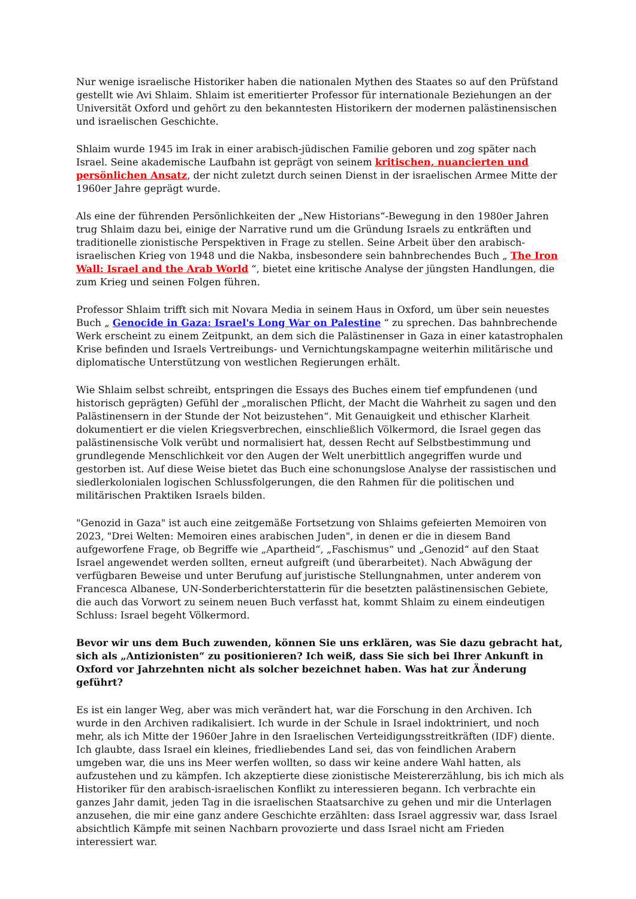Nur wenige israelische Historiker haben die nationalen Mythen des Staates so auf den Prüfstand gestellt wie Avi Shlaim. Shlaim ist emeritierter Professor für internationale Beziehungen an der Universität Oxford und gehört zu den bekanntesten Historikern der modernen palästinensischen und israelischen Geschichte.
Shlaim wurde 1945 im Irak in einer arabisch-jüdischen Familie geboren und zog später nach Israel. Seine akademische Laufbahn ist geprägt von seinem kritischen, nuancierten und persönlichen Ansatz, der nicht zuletzt durch seinen Dienst in der israelischen Armee Mitte der 1960er Jahre geprägt wurde.
Als eine der führenden Persönlichkeiten der „New Historians“-Bewegung in den 1980er Jahren trug Shlaim dazu bei, einige der Narrative rund um die Gründung Israels zu entkräften und traditionelle zionistische Perspektiven in Frage zu stellen. Seine Arbeit über den arabisch-israelischen Krieg von 1948 und die Nakba, insbesondere sein bahnbrechendes Buch „ The Iron Wall: Israel and the Arab World “, bietet eine kritische Analyse der jüngsten Handlungen, die zum Krieg und seinen Folgen führen.
Professor Shlaim trifft sich mit Novara Media in seinem Haus in Oxford, um über sein neuestes Buch „ Genocide in Gaza: Israel's Long War on Palestine “ zu sprechen. Das bahnbrechende Werk erscheint zu einem Zeitpunkt, an dem sich die Palästinenser in Gaza in einer katastrophalen Krise befinden und Israels Vertreibungs- und Vernichtungskampagne weiterhin militärische und diplomatische Unterstützung von westlichen Regierungen erhält.
Wie Shlaim selbst schreibt, entspringen die Essays des Buches einem tief empfundenen (und historisch geprägten) Gefühl der „moralischen Pflicht, der Macht die Wahrheit zu sagen und den Palästinensern in der Stunde der Not beizustehen“. Mit Genauigkeit und ethischer Klarheit dokumentiert er die vielen Kriegsverbrechen, einschließlich Völkermord, die Israel gegen das palästinensische Volk verübt und normalisiert hat, dessen Recht auf Selbstbestimmung und grundlegende Menschlichkeit vor den Augen der Welt unerbittlich angegriffen wurde und gestorben ist. Auf diese Weise bietet das Buch eine schonungslose Analyse der rassistischen und siedlerkolonialen logischen Schlussfolgerungen, die den Rahmen für die politischen und militärischen Praktiken Israels bilden.
"Genozid in Gaza" ist auch eine zeitgemäße Fortsetzung von Shlaims gefeierten Memoiren von 2023, "Drei Welten: Memoiren eines arabischen Juden", in denen er die in diesem Band aufgeworfene Frage, ob Begriffe wie „Apartheid“, „Faschismus“ und „Genozid“ auf den Staat Israel angewendet werden sollten, erneut aufgreift (und überarbeitet). Nach Abwägung der verfügbaren Beweise und unter Berufung auf juristische Stellungnahmen, unter anderem von Francesca Albanese, UN-Sonderberichterstatterin für die besetzten palästinensischen Gebiete, die auch das Vorwort zu seinem neuen Buch verfasst hat, kommt Shlaim zu einem eindeutigen Schluss: Israel begeht Völkermord.
Bevor wir uns dem Buch zuwenden, können Sie uns erklären, was Sie dazu gebracht hat, sich als „Antizionisten“ zu positionieren? Ich weiß, dass Sie sich bei Ihrer Ankunft in Oxford vor Jahrzehnten nicht als solcher bezeichnet haben. Was hat zur Änderung geführt?
Es ist ein langer Weg, aber was mich verändert hat, war die Forschung in den Archiven. Ich wurde in den Archiven radikalisiert. Ich wurde in der Schule in Israel indoktriniert, und noch mehr, als ich Mitte der 1960er Jahre in den Israelischen Verteidigungsstreitkräften (IDF) diente. Ich glaubte, dass Israel ein kleines, friedliebendes Land sei, das von feindlichen Arabern umgeben war, die uns ins Meer werfen wollten, so dass wir keine andere Wahl hatten, als aufzustehen und zu kämpfen. Ich akzeptierte diese zionistische Meistererzählung, bis ich mich als Historiker für den arabisch-israelischen Konflikt zu interessieren begann. Ich verbrachte ein ganzes Jahr damit, jeden Tag in die israelischen Staatsarchive zu gehen und mir die Unterlagen anzusehen, die mir eine ganz andere Geschichte erzählten: dass Israel aggressiv war, dass Israel absichtlich Kämpfe mit seinen Nachbarn provozierte und dass Israel nicht am Frieden interessiert war.